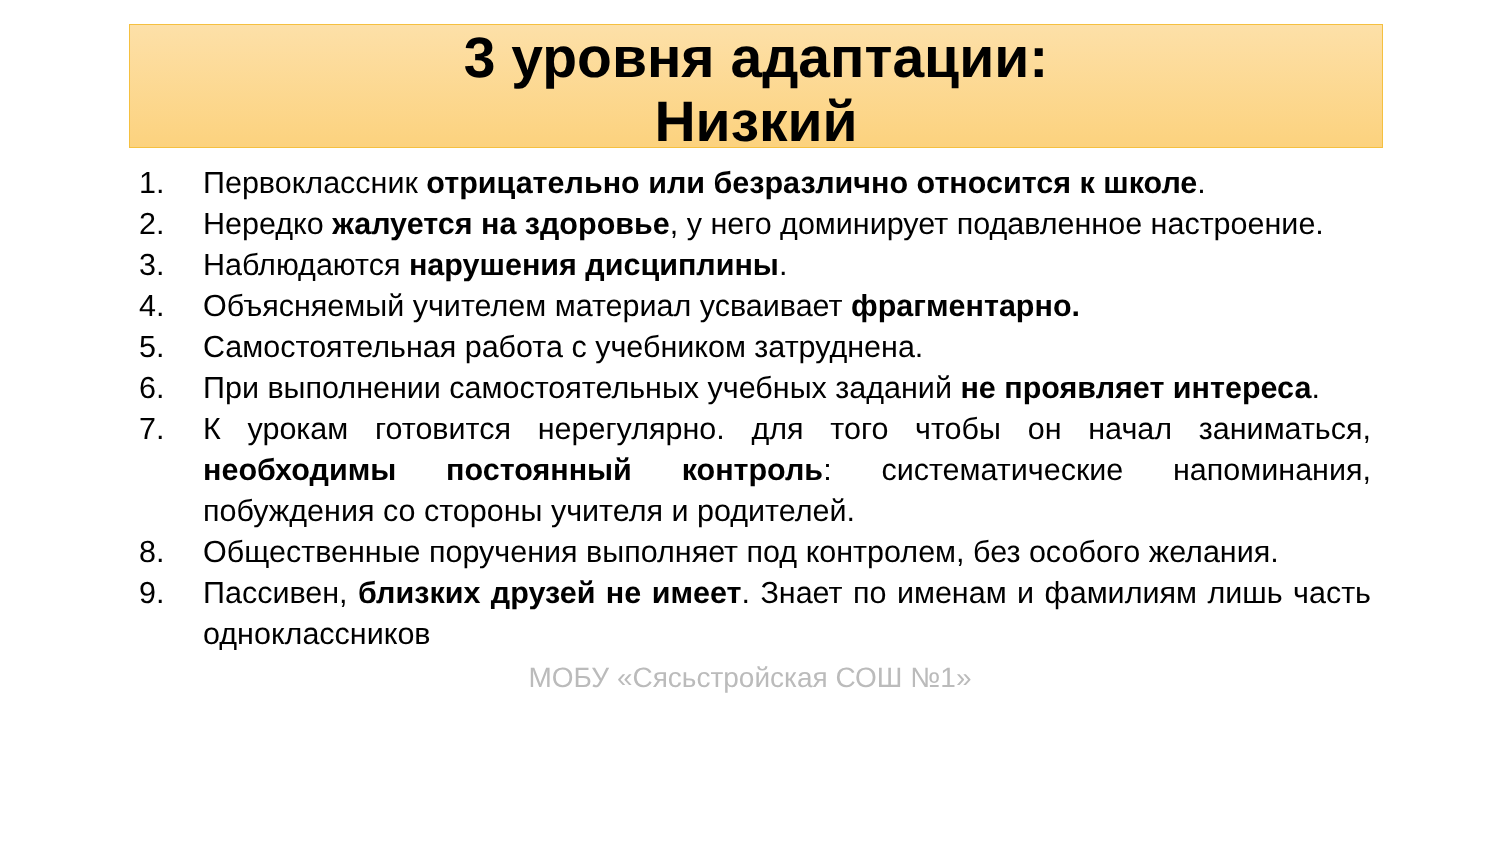3 уровня адаптации:
Низкий
1. Первоклассник отрицательно или безразлично относится к школе.
2. Нередко жалуется на здоровье, у него доминирует подавленное настроение.
3. Наблюдаются нарушения дисциплины.
4. Объясняемый учителем материал усваивает фрагментарно.
5. Самостоятельная работа с учебником затруднена.
6. При выполнении самостоятельных учебных заданий не проявляет интереса.
7. К урокам готовится нерегулярно. для того чтобы он начал заниматься, необходимы постоянный контроль: систематические напоминания, побуждения со стороны учителя и родителей.
8. Общественные поручения выполняет под контролем, без особого желания.
9. Пассивен, близких друзей не имеет. Знает по именам и фамилиям лишь часть одноклассников
МОБУ «Сясьстройская СОШ №1»